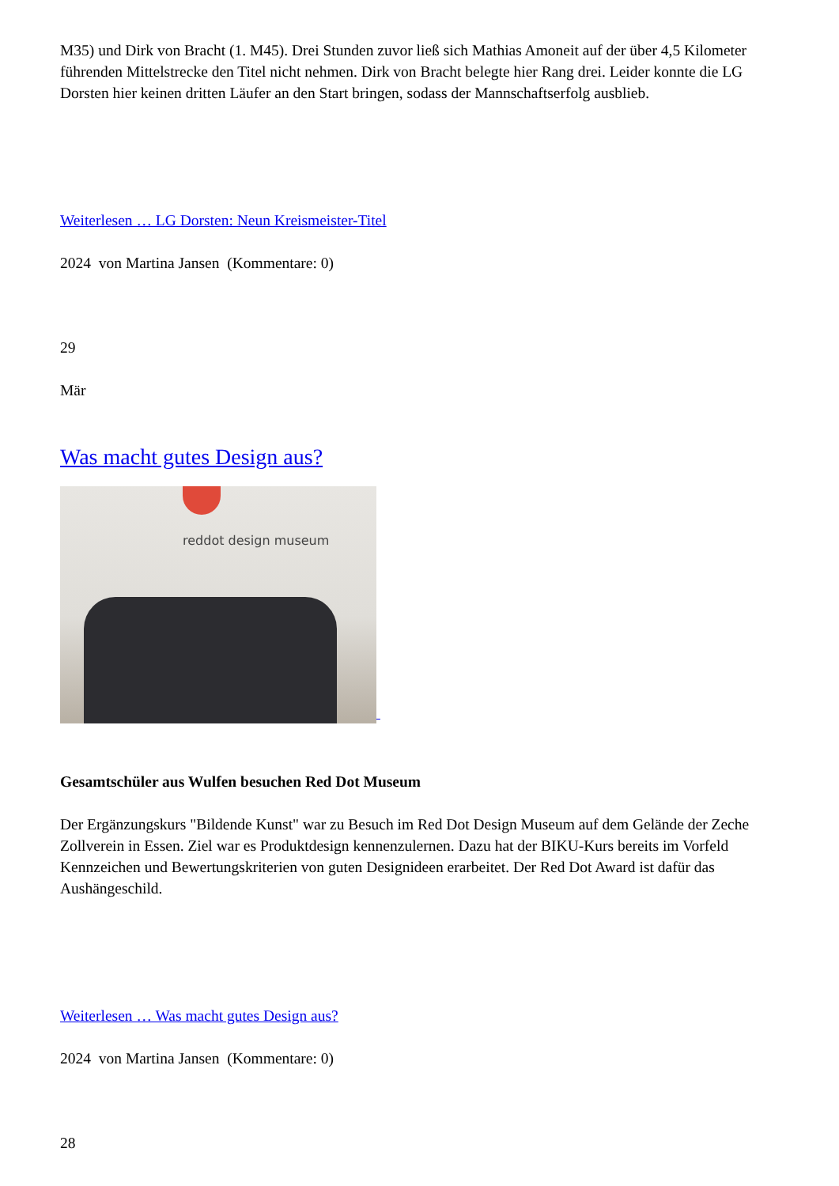M35) und Dirk von Bracht (1. M45). Drei Stunden zuvor ließ sich Mathias Amoneit auf der über 4,5 Kilometer führenden Mittelstrecke den Titel nicht nehmen. Dirk von Bracht belegte hier Rang drei. Leider konnte die LG Dorsten hier keinen dritten Läufer an den Start bringen, sodass der Mannschaftserfolg ausblieb.
Weiterlesen … LG Dorsten: Neun Kreismeister-Titel
2024 von Martina Jansen (Kommentare: 0)
29
Mär
Was macht gutes Design aus?
reddot design museum
Gesamtschüler aus Wulfen besuchen Red Dot Museum
Der Ergänzungskurs "Bildende Kunst" war zu Besuch im Red Dot Design Museum auf dem Gelände der Zeche Zollverein in Essen. Ziel war es Produktdesign kennenzulernen. Dazu hat der BIKU-Kurs bereits im Vorfeld Kennzeichen und Bewertungskriterien von guten Designideen erarbeitet. Der Red Dot Award ist dafür das Aushängeschild.
Weiterlesen … Was macht gutes Design aus?
2024 von Martina Jansen (Kommentare: 0)
28